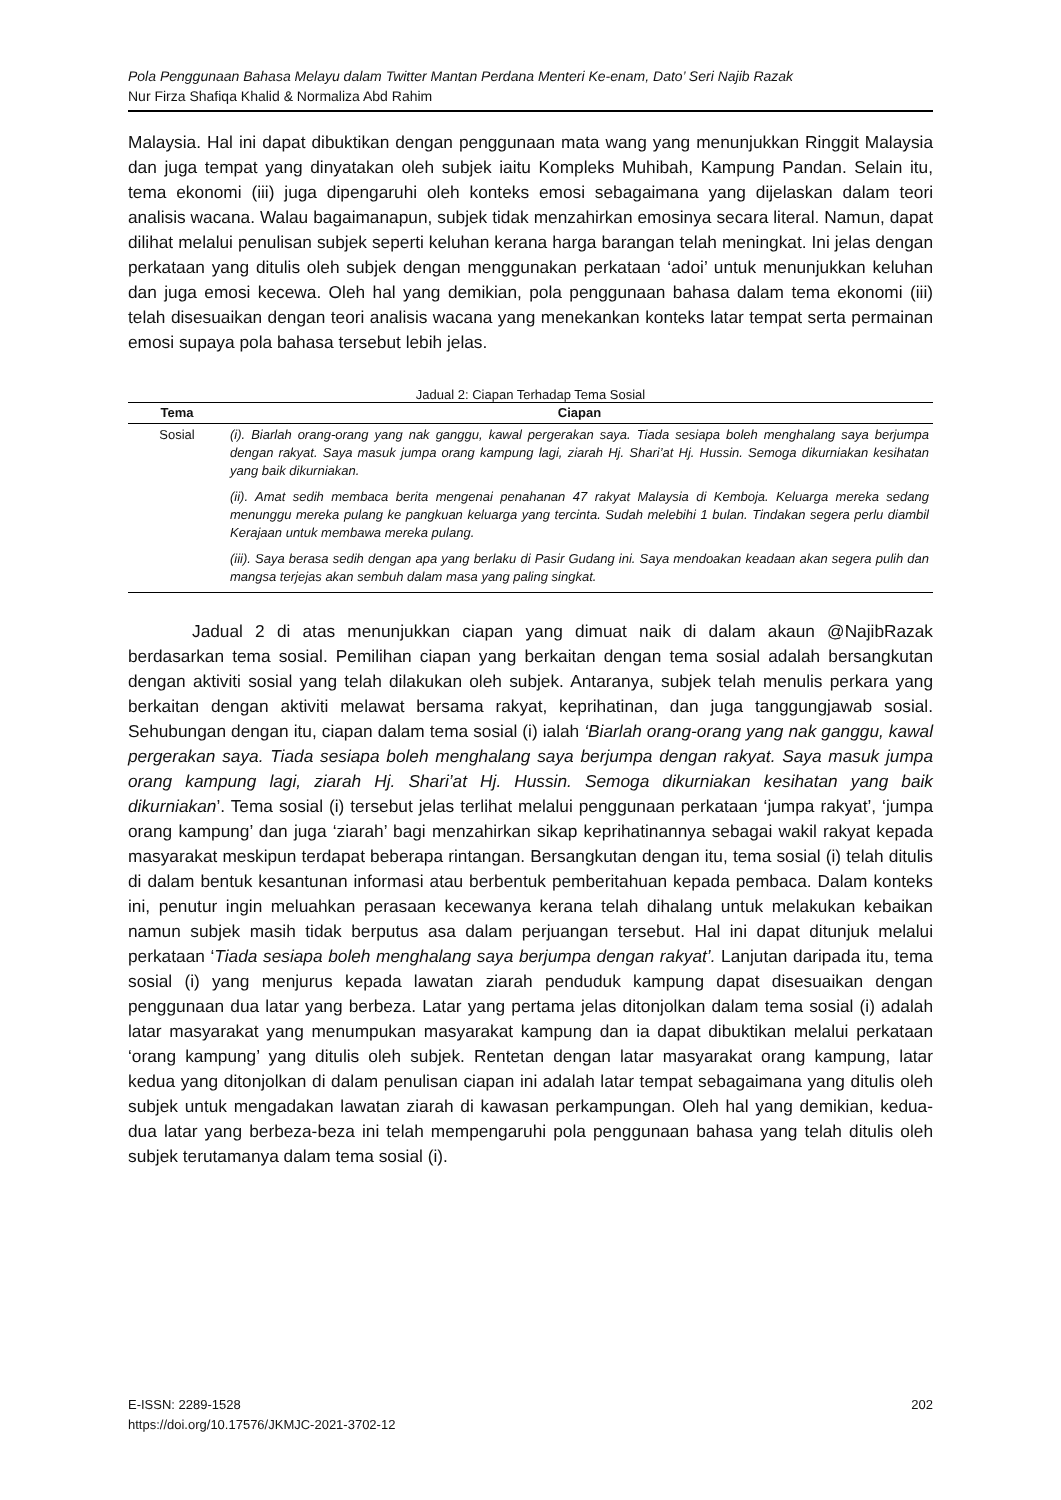Pola Penggunaan Bahasa Melayu dalam Twitter Mantan Perdana Menteri Ke-enam, Dato’ Seri Najib Razak
Nur Firza Shafiqa Khalid & Normaliza Abd Rahim
Malaysia. Hal ini dapat dibuktikan dengan penggunaan mata wang yang menunjukkan Ringgit Malaysia dan juga tempat yang dinyatakan oleh subjek iaitu Kompleks Muhibah, Kampung Pandan. Selain itu, tema ekonomi (iii) juga dipengaruhi oleh konteks emosi sebagaimana yang dijelaskan dalam teori analisis wacana. Walau bagaimanapun, subjek tidak menzahirkan emosinya secara literal. Namun, dapat dilihat melalui penulisan subjek seperti keluhan kerana harga barangan telah meningkat. Ini jelas dengan perkataan yang ditulis oleh subjek dengan menggunakan perkataan ‘adoi’ untuk menunjukkan keluhan dan juga emosi kecewa. Oleh hal yang demikian, pola penggunaan bahasa dalam tema ekonomi (iii) telah disesuaikan dengan teori analisis wacana yang menekankan konteks latar tempat serta permainan emosi supaya pola bahasa tersebut lebih jelas.
Jadual 2: Ciapan Terhadap Tema Sosial
| Tema | Ciapan |
| --- | --- |
| Sosial | (i). Biarlah orang-orang yang nak ganggu, kawal pergerakan saya. Tiada sesiapa boleh menghalang saya berjumpa dengan rakyat. Saya masuk jumpa orang kampung lagi, ziarah Hj. Shari’at Hj. Hussin. Semoga dikurniakan kesihatan yang baik dikurniakan. |
| | (ii). Amat sedih membaca berita mengenai penahanan 47 rakyat Malaysia di Kemboja. Keluarga mereka sedang menunggu mereka pulang ke pangkuan keluarga yang tercinta. Sudah melebihi 1 bulan. Tindakan segera perlu diambil Kerajaan untuk membawa mereka pulang. |
| | (iii). Saya berasa sedih dengan apa yang berlaku di Pasir Gudang ini. Saya mendoakan keadaan akan segera pulih dan mangsa terjejas akan sembuh dalam masa yang paling singkat. |
Jadual 2 di atas menunjukkan ciapan yang dimuat naik di dalam akaun @NajibRazak berdasarkan tema sosial. Pemilihan ciapan yang berkaitan dengan tema sosial adalah bersangkutan dengan aktiviti sosial yang telah dilakukan oleh subjek. Antaranya, subjek telah menulis perkara yang berkaitan dengan aktiviti melawat bersama rakyat, keprihatinan, dan juga tanggungjawab sosial. Sehubungan dengan itu, ciapan dalam tema sosial (i) ialah ‘Biarlah orang-orang yang nak ganggu, kawal pergerakan saya. Tiada sesiapa boleh menghalang saya berjumpa dengan rakyat. Saya masuk jumpa orang kampung lagi, ziarah Hj. Shari’at Hj. Hussin. Semoga dikurniakan kesihatan yang baik dikurniakan’. Tema sosial (i) tersebut jelas terlihat melalui penggunaan perkataan ‘jumpa rakyat’, ‘jumpa orang kampung’ dan juga ‘ziarah’ bagi menzahirkan sikap keprihatinannya sebagai wakil rakyat kepada masyarakat meskipun terdapat beberapa rintangan. Bersangkutan dengan itu, tema sosial (i) telah ditulis di dalam bentuk kesantunan informasi atau berbentuk pemberitahuan kepada pembaca. Dalam konteks ini, penutur ingin meluahkan perasaan kecewanya kerana telah dihalang untuk melakukan kebaikan namun subjek masih tidak berputus asa dalam perjuangan tersebut. Hal ini dapat ditunjuk melalui perkataan ‘Tiada sesiapa boleh menghalang saya berjumpa dengan rakyat’. Lanjutan daripada itu, tema sosial (i) yang menjurus kepada lawatan ziarah penduduk kampung dapat disesuaikan dengan penggunaan dua latar yang berbeza. Latar yang pertama jelas ditonjolkan dalam tema sosial (i) adalah latar masyarakat yang menumpukan masyarakat kampung dan ia dapat dibuktikan melalui perkataan ‘orang kampung’ yang ditulis oleh subjek. Rentetan dengan latar masyarakat orang kampung, latar kedua yang ditonjolkan di dalam penulisan ciapan ini adalah latar tempat sebagaimana yang ditulis oleh subjek untuk mengadakan lawatan ziarah di kawasan perkampungan. Oleh hal yang demikian, kedua-dua latar yang berbeza-beza ini telah mempengaruhi pola penggunaan bahasa yang telah ditulis oleh subjek terutamanya dalam tema sosial (i).
E-ISSN: 2289-1528
https://doi.org/10.17576/JKMJC-2021-3702-12
202